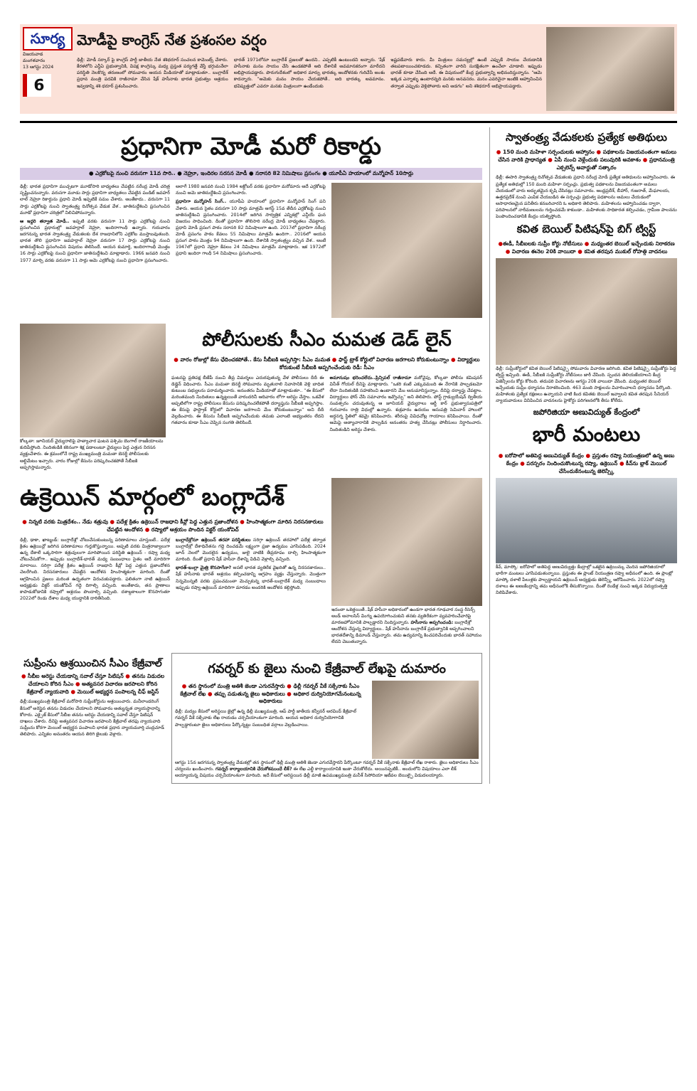సూర్య
విజయవాడ
మంగళవారం
13 ఆగస్టు 2024
6
మోడీపై కాంగ్రెస్ నేత ప్రశంసల వర్షం
ఢిల్లీ: మోడీ సర్కార్ పై కాంగ్రెస్ పార్టీ జాతీయ నేత శశిథరూర్ సంచలన కామెంట్స్ చేశారు. కేరళలోని ఎన్డీఏ ప్రభుత్వానికి, విపక్ష కాంగ్రెస్కు మధ్య ప్రస్తుత పర్యగత్తే వేస్తే భగ్గుమనేలా పరిస్థితి నెలకొన్న తరుణంలో సోమవారం ఆయన మీడియాతో మాట్లాడుతూ.. బంగ్లాదేశ్ ప్రధాన మంత్రి పదవికి రాజీనామా చేసిన షేక్ హసీనాకు భారత ప్రభుత్వం ఆశ్రయం ఇవ్వడాన్ని శశి థరూర్ ప్రశంసించారు.
భారత్ 1971లోనూ బంగ్లాదేశ్ ప్రజలతో ఉందని.. ఎప్పటికీ ఉంటుందని అన్నారు. 'షేక్ హసీనాకు మనం సాయం చేసి ఉండకపోతే ఆది దేశానికే అవమానకరంగా మారేదని అభిప్రాయపడ్డారు. పొరుగుదేశంలో అధికార మార్పు భారత్కు ఆందోళనకు గురిచేసే అంశం కాదన్నారు. "ఆమెకు మనం సాయం చేయకపోతే.. అది భారత్కు అవమానం. భవిష్యత్తులో ఎవరూ మనకు మిత్రులుగా ఉండేందుకు
ఇష్టపడేవారు కాదు. మీ మిత్రులు సమస్యల్లో ఉంటే ఎప్పుడే సాయం చేయడానికి తటపటాయించకూడదు. కచ్చితంగా వారిని సురక్షితంగా ఉంచేలా చూడాలి. ఇప్పుడు భారత్ కూడా చేసింది అదే. ఈ విషయంలో కేంద్ర ప్రభుత్వాన్ని అభినందిస్తున్నాను. "ఆమె ఇక్కడ ఎన్నాళ్ళు ఉంటారన్నది మనకు అనవసరం. మనం ఎవరినైనా ఇంటికి ఆహ్వానించిన తర్వాత ఎప్పుడు వెళ్లిపోతారు అని అడగం" అని శశిథరూర్ అభిప్రాయపడ్డారు.
ప్రధానిగా మోడీ మరో రికార్డు
● ఎర్రకోటపై నుంచి వరుసగా 11వ సారి.. ● నెహ్రూ, ఇందిరల సరసన మోడీ ● సరాసరి 82 నిమిషాలు ప్రసంగం ● యూపీఏ హయాంలో మన్మోహన్ 10సార్లు
ఢిల్లీ: భారత ప్రధానిగా ముచ్చటగా మూడోసారి బాధ్యతలు చేపట్టిన నరేంద్ర మోడీ చరిత్ర సృష్టించనున్నారు. వరుసగా మూడు సార్లు ప్రధానిగా బాధ్యతలు చేపట్టిన పండిట్ జవహర్ లాల్ నెహ్రూ రికార్డును ప్రధాని మోడీ ఇప్పటికే సమం చేశారు. అంతేకాదు.. వరుసగా 11 సార్లు ఎర్రకోటపై నుంచి స్వాతంత్ర్య దినోత్సవ వేడుక వేళ.. జాతినుద్దేశించి ప్రసంగించిన మూడో ప్రధానిగా చరిత్రలో నిలిచిపోనున్నారు.
ఆ ఇద్దరి తర్వాత మోడీ.. ఇప్పటి వరకు వరుసగా 11 సార్లు ఎర్రకోటపై నుంచి ప్రసంగించిన ప్రధానుల్లో జవహర్లాల్ నెహ్రూ, ఇందిరాగాంధీ ఉన్నారు. గురువారం జరగనున్న భారత స్వాతంత్ర్య వేడుకలకు దేశ రాజధానిలోని ఎర్రకోట ముస్తాబవుతుంది. భారత తొలి ప్రధానిగా జవహర్లాల్ నెహ్రూ వరుసగా 17 సార్లు ఎర్రకోటపై నుంచి జాతినుద్దేశించి ప్రసంగించిన విషయం తెలిసిందే. ఆయన కుమార్తె, ఇందిరాగాంధీ మొత్తం 16 సార్లు ఎర్రకోటపై నుంచి ప్రధానిగా జాతినుద్దేశించి మాట్లాడారు. 1966 జనవరి నుంచి 1977 మార్చి వరకు వరుసగా 11 సార్లు ఆమె ఎర్రకోటపై నుంచి ప్రధానిగా ప్రసంగించారు.
అలాగే 1980 జనవరి నుంచి 1984 అక్టోబర్ వరకు ప్రధానిగా మరోమారు అదే ఎర్రకోటపై నుంచి ఆమె జాతినుద్దేశించి ప్రసంగించారు.
ప్రధానిగా మన్మోహన్ సింగ్.. యూపీఏ హయాంలో ప్రధానిగా మన్మోహన్ సింగ్ పని చేశారు. ఆయన సైతం వరుసగా 10 సార్లు మాత్రమే ఆగస్ట్ 15వ తేదీన ఎర్రకోటపై నుంచి జాతినుద్దేశించి ప్రసంగించారు. 2014లో జరిగిన సార్వత్రిక ఎన్నికల్లో ఎన్డీయే ఘన విజయం సాధించింది. దీంతో ప్రధానిగా తొలిసారి నరేంద్ర మోడీ బాధ్యతలు చేపట్టారు. ప్రధాని మోడీ ప్రసంగ పాఠం సరాసరి 82 నిమిషాలుగా ఉంది. 2017లో ప్రధానిగా నరేంద్ర మోడీ ప్రసంగం పాఠం కేవలం 55 నిమిషాలు మాత్రమే ఉందిగా.. 2016లో ఆయన ప్రసంగ పాఠం మొత్తం 94 నిమిషాలుగా ఉంది. దేశానికి స్వాతంత్ర్యం వచ్చిన వేళ.. అంటే 1947లో ప్రధాని నెహ్రూ కేవలం 24 నిమిషాలు మాత్రమే మాట్లాడారు. ఇక 1972లో ప్రధాని ఇందిరా గాంధీ 54 నిమిషాలు ప్రసంగించారు.
కోల్కతా: జూనియర్ వైద్యురాలిపై హత్యాచార ఘటన పశ్చిమ బెంగాల్ రాజకీయాలను కుదిపేస్తోంది. నిందితుడికి కఠినంగా శిక్ష పడాలంటూ వైద్యులు పెద్ద ఎత్తున నిరసన వ్యక్తంచేశారు. ఈ క్రమంలోనే రాష్ట్ర ముఖ్యమంత్రి మమతా బెనర్జీ పోలీసులకు అల్టిమేటం ఇచ్చారు. వారం రోజుల్లో కేసును పరిష్కరించకపోతే సీబీఐకి అప్పగిస్తామన్నారు.
పోలీసులకు సీఎం మమత డెడ్ లైన్
● వారం రోజుల్లో కేసు ఛేదించకపోతే.. కేసు సీబీఐకి అప్పగిస్తా: సీఎం మమత ● ఫాస్ట్ ట్రాక్ కోర్టులో విచారణ జరగాలని కోరుకుంటున్నాం ● విద్యార్థులు కోరుకుంటే సీబీఐకి అప్పగించేందుకు రెడీ: సీఎం
ఘటనపై ప్రతిపక్ష బీజేపీ నుంచి తీవ్ర విమర్శలు ఎదురవుతున్న వేళ పోలీసులు దీదీ ఈ డెడ్లైన్ విధించారు. సీఎం మమతా బెనర్జీ సోమవారం మృతురాలి నివాసానికి వెళ్లి బాధిత కుటుంబ సభ్యులను పరామర్శించారు. అనంతరం మీడియాతో మాట్లాడుతూ.. "ఈ కేసులో మరింతమంది నిందితులు ఉన్నట్టయితే వారందరినీ ఆదివారం లోగా అరెస్టు చేస్తాం. ఒకవేళ అప్పటిలోగా రాష్ట్ర పోలీసులు కేసును పరిష్కరించలేకపోతే దర్యాప్తును సీబీఐకి అప్పగిస్తాం. ఈ కేసుపై ఫాస్ట్రాక్ కోర్టులో విచారణ జరగాలని మేం కోరుకుంటున్నాం" అని దీదీ వెల్లడించారు. ఈ కేసును సీబీఐకి అప్పగించేందుకు తమకు ఎలాంటి అభ్యంతరం లేదని గతవారం కూడా సీఎం చెప్పిన సంగతి తెలిసిందే.
అమానుషం భరించలేదు..ప్రిన్సిపల్ రాజీనామా మరోవైపు, కోల్కతా పోలీసు కమిషనర్ వినీత్ గోయల్ దీనిపై మాట్లాడారు. "ఒకరి కంటే ఎక్కువమంది ఈ నేరానికి పాల్పడటమో లేదా నిందితుడికి సహకరించి ఉంటారని మేం అనుమానిస్తున్నాం. దీనిపై దర్యాప్తు చేపట్టాం. విద్యార్థులు ఫోన్ చేసి సమాచారం ఇవ్వొచ్చు" అని తెలిపారు. పోస్ట్ గ్రాడ్యుయేషన్ ద్వితీయ సంవత్సరం చదువుతున్న ఆ జూనియర్ వైద్యురాలు ఆర్జీ కార్ ప్రభుత్వాసుపత్రిలో గురువారం రాత్రి విధుల్లో ఉన్నారు. శుక్రవారం ఉదయం ఆసుపత్రి సెమినార్ హాలులో అర్ధనగ్న స్థితిలో శవమై కనిపించారు. శరీరంపై వివిధచోట్ల గాయాలు కనిపించాయి. దీంతో ఆమెపై అత్యాచారానికి పాల్పడిన అనంతరం హత్య చేసినట్లు పోలీసులు నిర్ధారించారు. నిందితుడిని అరెస్టు చేశారు.
ఉక్రెయిన్ మార్గంలో బంగ్లాదేశ్
● నిన్నటి వరకు మిత్రదేశం.. నేడు శత్రువు ● పదేళ్ల క్రితం ఉక్రెయిన్ రాజధాని కీవ్లో పెద్ద ఎత్తున ప్రజాందోళన ● హింసాత్మకంగా మారిన నిరసనకారులు చేపట్టిన ఆందోళన ● రష్యాలో ఆశ్రయం పొందిన విక్టర్ యంకోవిచ్
ఢిల్లీ, ఢాకా, ఖాట్మండ్: బంగ్లాదేశ్లో చోటుచేసుకుంటున్న పరిణామాలు చూస్తుంటే.. పదేళ్ల క్రితం ఉక్రెయిన్లో జరిగిన పరిణామాలు గుర్తుకొస్తున్నాయి. అప్పటి వరకు మిత్రరాజ్యాలుగా ఉన్న దేశాలే ఒక్కసారిగా శత్రువులుగా మారిపోయిన పరిస్థితి ఉక్రెయిన్ - రష్యా మధ్య చోటుచేసుకోగా.. ఇప్పుడు బంగ్లాదేశ్-భారత్ మధ్య సంబంధాలు సైతం అదే మాదిరిగా మారాయి. సరిగ్గా పదేళ్ల క్రితం ఉక్రెయిన్ రాజధాని కీవ్లో పెద్ద ఎత్తున ప్రజాందోళన చెలరేగింది. నిరసనకారులు చేపట్టిన ఆందోళన హింసాత్మకంగా మారింది. దీంతో ఆగ్రహించిన ప్రజలు మరింత ఉధృతంగా విరుచుకుపడ్డారు. ఫలితంగా నాటి ఉక్రెయిన్ అధ్యక్షుడు విక్టర్ యంకోవిచ్ గద్దె దిగాల్సి వచ్చింది. అంతేకాదు, తన ప్రాణాలు కాపాడుకోడానికి రష్యాలో ఆశ్రయం పొందాల్సి వచ్చింది. దశాబ్దకాలంగా కొనసాగుతూ 2022లో రెండు దేశాల మధ్య యుద్ధానికి దారితీసింది.
బంగ్లాదేశ్లోనూ ఉక్రెయిన్ తరహా పరిస్థితులు సరిగ్గా ఉక్రెయిన్ తరహాలో పదేళ్ల తర్వాత బంగ్లాదేశ్లో దేశాధినేతను గద్దె దించడమే లక్ష్యంగా ప్రజా ఉద్యమం ఎగసిపడింది. 2024 జూన్ నెలలో మొదలైన ఉద్యమం, జులై నాటికి తీవ్రరూపం దాల్చి హింసాత్మకంగా మారింది. దీంతో ప్రధాని షేక్ హసీనా దేశాన్ని విడిచి వెళ్లాల్సి వచ్చింది.
భారత్-బంగ్లా మైత్రి కొనసాగేనా? అసలే భారత వ్యతిరేక వైఖరితో ఉన్న నిరసనకారులు.. షేక్ హసీనాకు భారత్ ఆశ్రయం కల్పించడాన్ని ఆగ్రహం వ్యక్తం చేస్తున్నారు. మొత్తంగా నిన్నమొన్నటి వరకు ప్రపంచమంతా మెచ్చుకున్న భారత్-బంగ్లాదేశ్ మధ్య సంబంధాలు ఇప్పుడు రష్యా-ఉక్రెయిన్ మాదిరిగా మారడం అందరికి ఆందోళన కల్గిస్తోంది.
ఇదంతా ఒకెత్తయితే..షేక్ హసీనా అధికారంలో ఉండగా భారత గూఢచార సంస్థ రీసెర్చ్ అండ్ అనాలసిస్ వింగ్ను ఉపయోగించుకుని తనకు వ్యతిరేకంగా వ్యవహరించేవారిపై మారణహోమానికి పాల్పడ్డారని నిందిస్తున్నారు. హసీనాను అప్పగించండి: బంగ్లాదేశ్లో ఆందోళన చేస్తున్న విద్యార్థులు.. షేక్ హసీనాను బంగ్లాదేశ్ ప్రభుత్వానికి అప్పగించాలని భారతదేశాన్ని డిమాండ్ చేస్తున్నారు. తమ ఉద్యమాన్ని కించపరిచేందుకు భారత్ సహాయం లేదని చెబుతున్నారు.
సుప్రీంను ఆశ్రయించిన సీఎం కేజ్రీవాల్
● సీబీఐ అరెస్టు చేయడాన్ని సవాల్ చేస్తూ పిటిషన్ ● తనను విడుదల చేయాలని కోరిన సీఎం ● అత్యవసర విచారణ జరపాలని కోరిన కేజ్రీవాల్ న్యాయవాది ● మెయిల్ అభ్యర్థన పంపాలన్న చీఫ్ జస్టిస్
ఢిల్లీ:ముఖ్యమంత్రి కేజ్రీవాల్ మరోసారి సుప్రీంకోర్టును ఆశ్రయించారు. మనీలాండరింగ్ కేసులో అరెస్టైన తనను విడుదల చేయాలని సోమవారం అత్యున్నత న్యాయస్థానాన్ని కోరారు. ఎక్సైజ్ కేసులో సీబీఐ తనను అరెస్టు చేయడాన్ని సవాల్ చేస్తూ పిటిషన్ దాఖలు చేశారు. దీనిపై అత్యవసర విచారణ జరపాలని కేజ్రీవాల్ తరఫు న్యాయవాది సుప్రీంను కోరగా మెయిల్ అభ్యర్థన పంపాలని భారత ప్రధాన న్యాయమూర్తి చంద్రచూడ్ తెలిపారు. ఎన్నికల అనంతరం ఆయన తిరిగి జైలుకు వెళ్లారు.
గవర్నర్ కు జైలు నుంచి కేజ్రీవాల్ లేఖపై దుమారం
● తన స్థానంలో మంత్రి అతిశీ జెండా ఎగురవేస్తారు ● ఢిల్లీ గవర్నర్ వీకే సక్సేనాకు సీఎం కేజ్రీవాల్ లేఖ ● తప్పు పడుతున్న జైలు అధికారులు ● అధికార దుర్వినియోగమేనంటున్న అధికారులు
ఢిల్లీ: మద్యం కేసులో అరెస్టయి జైల్లో ఉన్న ఢిల్లీ ముఖ్యమంత్రి, ఆప్ పార్టీ జాతీయ కన్వీనర్ అరవింద్ కేజ్రీవాల్ గవర్నర్ వీకే సక్సేనాకు లేఖ రాయడం చర్చనీయాంశంగా మారింది. ఆయన అధికార దుర్వినియోగానికి పాల్పడ్డారంటూ జైలు అధికారులు పేర్కొన్నట్టు సంబంధిత వర్గాలు వెల్లడించాయి.
ఆగస్టు 15న జరగనున్న స్వాతంత్ర్య వేడుకల్లో తన స్థానంలో ఢిల్లీ మంత్రి అతిశీ జెండా ఎగురవేస్తారని పేర్కొంటూ గవర్నర్ వీకే సక్సేనాకు కేజ్రీవాల్ లేఖ రాశారు. జైలు అధికారులు సీఎం చర్యలను ఖండించారు. గవర్నర్ కార్యాలయానికి చేరుకోకముందే లీక్? ఈ లేఖ ఎల్జీ కార్యాలయానికి ఇంకా చేరుకోలేదు. అయినప్పటికీ.. అందులోని విషయాలు ఎలా లీక్ అయ్యాయన్న విషయం చర్చనీయాంశంగా మారింది. ఇదే కేసులో అరెస్టయిన ఢిల్లీ మాజీ ఉపముఖ్యమంత్రి మనీశ్ సిసోదియా ఇటీవల బెయిల్పై విడుదలయ్యారు.
స్వాతంత్ర్య వేడుకలకు ప్రత్యేక అతిథులు
● 150 మంది మహిళా సర్పంచులకు ఆహ్వానం ● పథకాలను విజయవంతంగా అమలు చేసిన వారికి ప్రాధాన్యత ● ఏపీ నుంచి వెళ్లేందుకు పలువురికి అవకాశం ● ప్రధానమంత్రి ఎక్సలెన్స్ అవార్డుతో సత్కారం
ఢిల్లీ: ఈసారి స్వాతంత్ర్య దినోత్సవ వేడుకలకు ప్రధాని నరేంద్ర మోడీ ప్రత్యేక అతిథులను ఆహ్వానించారు. ఈ ప్రత్యేక అతిథుల్లో 150 మంది మహిళా సర్పంచ్లు. ప్రభుత్వ పథకాలను విజయవంతంగా అమలు చేయడంలో వారు అద్భుతమైన కృషి చేసినట్లు సమాచారం. ఆంధ్రప్రదేశ్, బీహార్, గుజరాత్, మేఘాలయ, ఉత్తరప్రదేశ్ నుంచి ఎంపిక చేయబడిన ఈ సర్పంచ్లు ప్రభుత్వ పథకాలను అమలు చేయడంలో అసాధారణమైన పనితీరు కనబరిచారని ఓ అధికారి తెలిపారు. మహిళలను ఆహ్వానించడం ద్వారా, పరిపాలనలో నారీమణులను గుర్తించడమే కాకుండా.. మహిళలకు సాధికారత కల్పించడం, గ్రామీణ పాలనను పెంపొందించడానికి కేంద్రం యత్నిస్తోంది.
కవిత బెయిల్ పిటిషన్‌పై బిగ్ ట్విస్ట్
●ఈడీ, సీబీఐలకు సుప్రీం కోర్టు నోటీసులు ● మధ్యంతర బెయిల్ ఇచ్చేందుకు నిరాకరణ ● విచారణ ఈనెల 20కి వాయిదా ● కవిత తరపున ముకుల్ రోహత్గి వాదనలు
ఢిల్లీ: సుప్రీంకోర్టులో కవిత బెయిల్ పిటిషన్పై సోమవారం విచారణ జరిగింది. కవిత పిటిషన్పై సుప్రీంకోర్టు పెద్ద ట్విస్ట్ ఇచ్చింది. ఈడీ, సీబీఐకి సుప్రీంకోర్టు నోటీసులు జారీ చేసింది. స్పందన తెలియజేయాలని కేంద్ర ఏజెన్సీలను కోర్టు కోరింది. తదుపరి విచారణను ఆగస్టు 20కి వాయిదా వేసింది. మధ్యంతర బెయిల్ ఇచ్చేందుకు సుప్రీం ధర్మాసనం నిరాకరించింది. 463 మంది సాక్షులను విచారించాలని ధర్మాసనం పేర్కొంది. మహిళలకు ప్రత్యేక రక్షణలు ఉన్నాయని వాటి కింద కవితకు బెయిల్ ఇవ్వాలని కవిత తరపున సీనియర్ న్యాయవాదులు వినిపించిన వాదనలను హైకోర్టు పరిగణనలోకి తీసు కోలేదు.
జపోరిజియా అణువిద్యుత్ కేంద్రంలో
భారీ మంటలు
● ఐరోపాలో అతిపెద్ద అణువిద్యుత్ కేంద్రం ● ప్రస్తుతం రష్యా నియంత్రణలో ఉన్న అణు కేంద్రం ● పరస్పరం నిందించుకొంటున్న రష్యా, ఉక్రెయిన్ ● కీవ్‌ను బ్లాక్ మెయిల్ చేసేందుకేనంటున్న జెలెన్స్కీ
కీవ్, మాస్కో: ఐరోపాలో అతిపెద్ద అణువిద్యుత్తు కేంద్రాల్లో ఒకటైన ఉక్రెయిన్కు చెందిన జపోరిజియాలో భారీగా మంటలు ఎగసిపడుతున్నాయి. ప్రస్తుతం ఈ ప్లాంట్ నియంత్రణ రష్యా అధీనంలో ఉంది. ఈ ప్లాంట్లో మాస్కో దళాలే పేలుళ్లకు పాల్పడ్డాయని ఉక్రెయిన్ అధ్యక్షుడు జెలెన్స్కీ ఆరోపించారు. 2022లో రష్యా దళాలు ఈ అణుకేంద్రాన్ని తమ అధీనంలోకి తీసుకొన్నాయి. దీంతో రెండేళ్ల నుంచి ఇక్కడ విద్యుదుత్పత్తి నిలిపివేశారు.